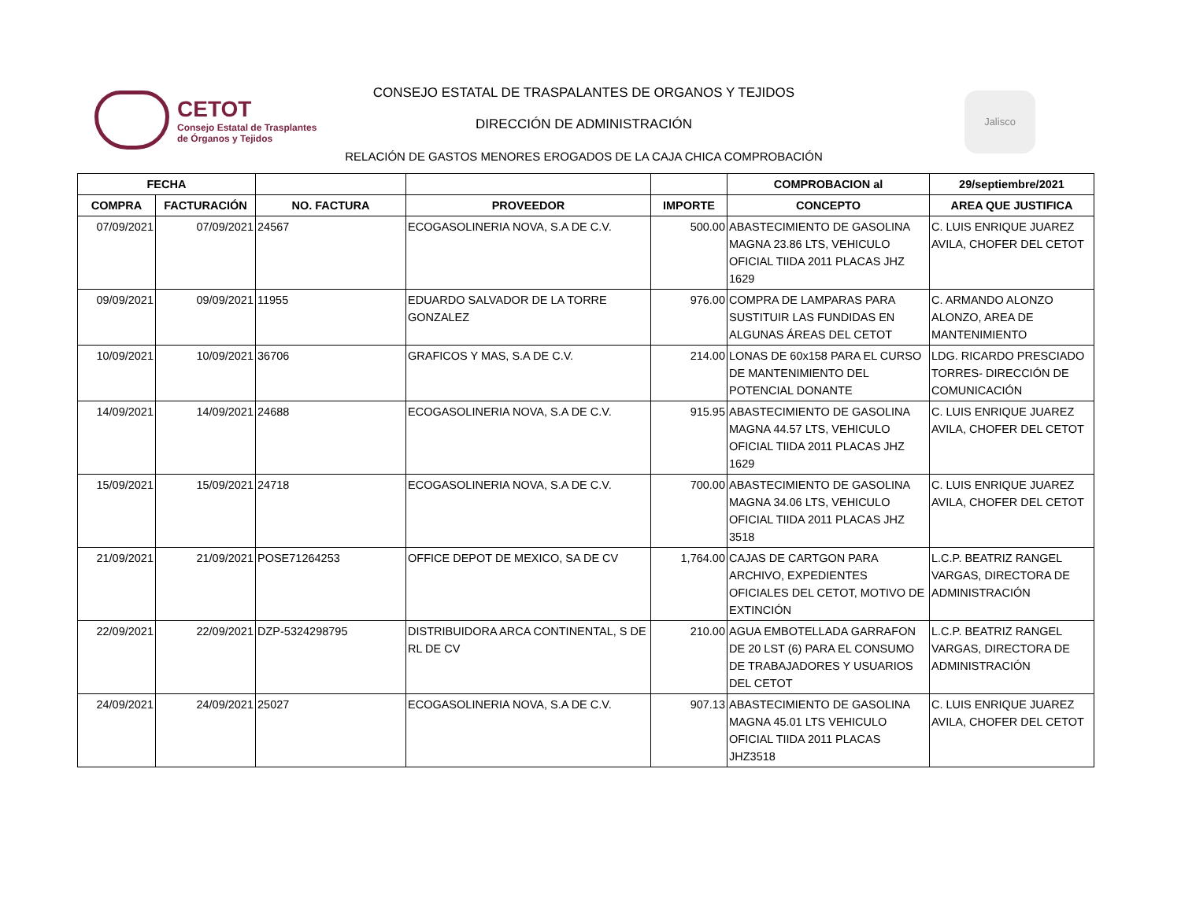CETOT
Consejo Estatal de Trasplantes
de Órganos y Tejidos
CONSEJO ESTATAL DE TRASPALANTES DE ORGANOS Y TEJIDOS
DIRECCIÓN DE ADMINISTRACIÓN
Jalisco
RELACIÓN DE GASTOS MENORES EROGADOS DE LA CAJA CHICA COMPROBACIÓN
| FECHA | | | | | COMPROBACION al | 29/septiembre/2021 |
| --- | --- | --- | --- | --- | --- | --- |
| COMPRA | FACTURACIÓN | NO. FACTURA | PROVEEDOR | IMPORTE | CONCEPTO | AREA QUE JUSTIFICA |
| 07/09/2021 | 07/09/2021 | 24567 | ECOGASOLINERIA NOVA, S.A DE C.V. | 500.00 | ABASTECIMIENTO DE GASOLINA MAGNA 23.86 LTS, VEHICULO OFICIAL TIIDA 2011 PLACAS JHZ 1629 | C. LUIS ENRIQUE JUAREZ AVILA, CHOFER DEL CETOT |
| 09/09/2021 | 09/09/2021 | 11955 | EDUARDO SALVADOR DE LA TORRE GONZALEZ | 976.00 | COMPRA DE LAMPARAS PARA SUSTITUIR LAS FUNDIDAS EN ALGUNAS ÁREAS DEL CETOT | C. ARMANDO ALONZO ALONZO, AREA DE MANTENIMIENTO |
| 10/09/2021 | 10/09/2021 | 36706 | GRAFICOS Y MAS, S.A DE C.V. | 214.00 | LONAS DE 60x158 PARA EL CURSO DE MANTENIMIENTO DEL POTENCIAL DONANTE | LDG. RICARDO PRESCIADO TORRES- DIRECCIÓN DE COMUNICACIÓN |
| 14/09/2021 | 14/09/2021 | 24688 | ECOGASOLINERIA NOVA, S.A DE C.V. | 915.95 | ABASTECIMIENTO DE GASOLINA MAGNA 44.57 LTS, VEHICULO OFICIAL TIIDA 2011 PLACAS JHZ 1629 | C. LUIS ENRIQUE JUAREZ AVILA, CHOFER DEL CETOT |
| 15/09/2021 | 15/09/2021 | 24718 | ECOGASOLINERIA NOVA, S.A DE C.V. | 700.00 | ABASTECIMIENTO DE GASOLINA MAGNA 34.06 LTS, VEHICULO OFICIAL TIIDA 2011 PLACAS JHZ 3518 | C. LUIS ENRIQUE JUAREZ AVILA, CHOFER DEL CETOT |
| 21/09/2021 | 21/09/2021 | POSE71264253 | OFFICE DEPOT DE MEXICO, SA DE CV | 1,764.00 | CAJAS DE CARTGON PARA ARCHIVO, EXPEDIENTES OFICIALES DEL CETOT, MOTIVO DE EXTINCIÓN | L.C.P. BEATRIZ RANGEL VARGAS, DIRECTORA DE ADMINISTRACIÓN |
| 22/09/2021 | 22/09/2021 | DZP-5324298795 | DISTRIBUIDORA ARCA CONTINENTAL, S DE RL DE CV | 210.00 | AGUA EMBOTELLADA GARRAFON DE 20 LST (6) PARA EL CONSUMO DE TRABAJADORES Y USUARIOS DEL CETOT | L.C.P. BEATRIZ RANGEL VARGAS, DIRECTORA DE ADMINISTRACIÓN |
| 24/09/2021 | 24/09/2021 | 25027 | ECOGASOLINERIA NOVA, S.A DE C.V. | 907.13 | ABASTECIMIENTO DE GASOLINA MAGNA 45.01 LTS VEHICULO OFICIAL TIIDA 2011 PLACAS JHZ3518 | C. LUIS ENRIQUE JUAREZ AVILA, CHOFER DEL CETOT |